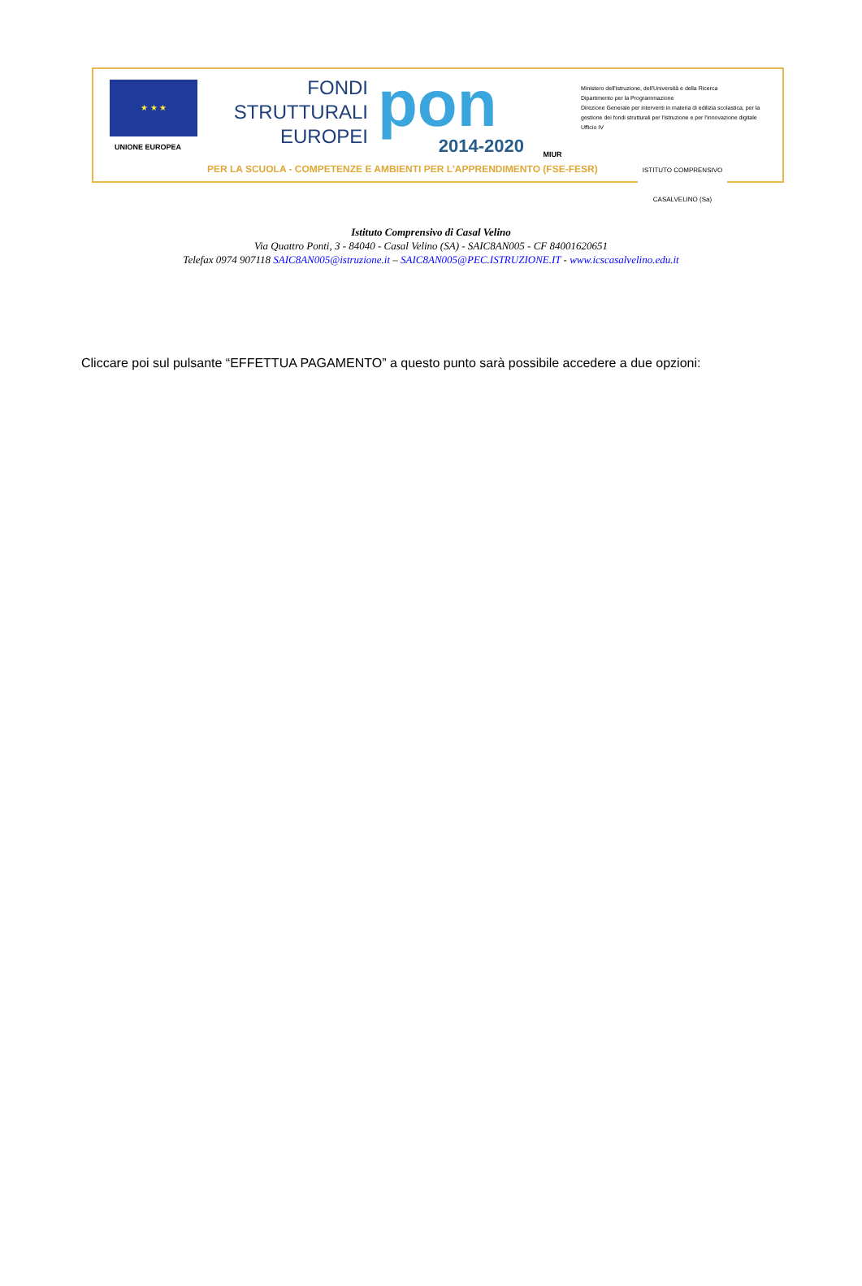★ ★ ★
UNIONE EUROPEA
FONDI
STRUTTURALI
EUROPEI
pon
2014-2020
MIUR
Ministero dell'Istruzione, dell'Università e della Ricerca
Dipartimento per la Programmazione
Direzione Generale per interventi in materia di edilizia scolastica, per la gestione dei fondi strutturali per l'istruzione e per l'innovazione digitale
Ufficio IV
PER LA SCUOLA - COMPETENZE E AMBIENTI PER L'APPRENDIMENTO (FSE-FESR)
ISTITUTO COMPRENSIVO
CASALVELINO (Sa)
Istituto Comprensivo di Casal Velino
Via Quattro Ponti, 3 - 84040 - Casal Velino (SA) - SAIC8AN005 - CF 84001620651
Telefax 0974 907118 SAIC8AN005@istruzione.it – SAIC8AN005@PEC.ISTRUZIONE.IT - www.icscasalvelino.edu.it
Cliccare poi sul pulsante “EFFETTUA PAGAMENTO” a questo punto sarà possibile accedere a due opzioni: